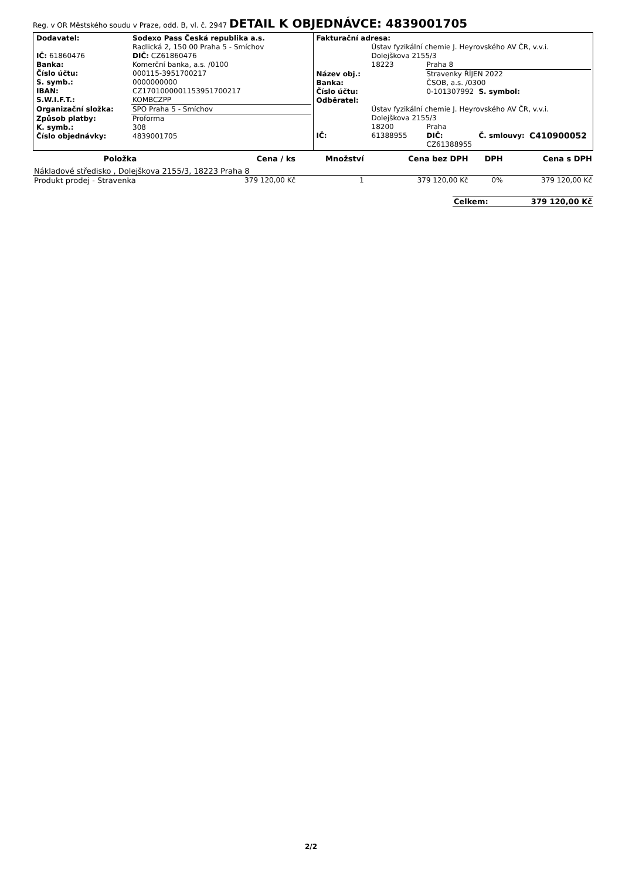Reg. v OR Městského soudu v Praze, odd. B, vl. č. 2947 DETAIL K OBJEDNÁVCE: 4839001705
| Dodavatel: | Sodexo Pass Česká republika a.s. Radlická 2, 150 00 Praha 5 - Smíchov |
| IČ: 61860476 | DIČ: CZ61860476 |
| Banka: | Komerční banka, a.s. /0100 |
| Číslo účtu: | 000115-3951700217 |
| S. symb.: | 0000000000 |
| IBAN: | CZ1701000001153951700217 |
| S.W.I.F.T.: | KOMBCZPP |
| Organizační složka: | SPO Praha 5 - Smíchov |
| Způsob platby: | Proforma |
| K. symb.: | 308 |
| Číslo objednávky: | 4839001705 |
| Fakturační adresa: | | | | |
| --- | --- | --- | --- | --- |
| | Ústav fyzikální chemie J. Heyrovského AV ČR, v.v.i. Dolejškova 2155/3 | | | |
| | 18223 | Praha 8 | | |
| Název obj.: | | Stravenky ŘÍJEN 2022 | | |
| Banka: | | ČSOB, a.s. /0300 | | |
| Číslo účtu: | | 0-101307992 | S. symbol: | |
| Odběratel: | | | | |
| | Ústav fyzikální chemie J. Heyrovského AV ČR, v.v.i. Dolejškova 2155/3 | | | |
| | 18200 | Praha | | |
| IČ: | 61388955 | DIČ: CZ61388955 | Č. smlouvy: | C410900052 |
| Položka | Cena / ks | Množství | Cena bez DPH | DPH | Cena s DPH |
| --- | --- | --- | --- | --- | --- |
| Nákladové středisko , Dolejškova 2155/3, 18223 Praha 8 | | | | | |
| Produkt prodej - Stravenka | 379 120,00 Kč | 1 | 379 120,00 Kč | 0% | 379 120,00 Kč |
| Celkem: | 379 120,00 Kč |
| --- | --- |
2/2